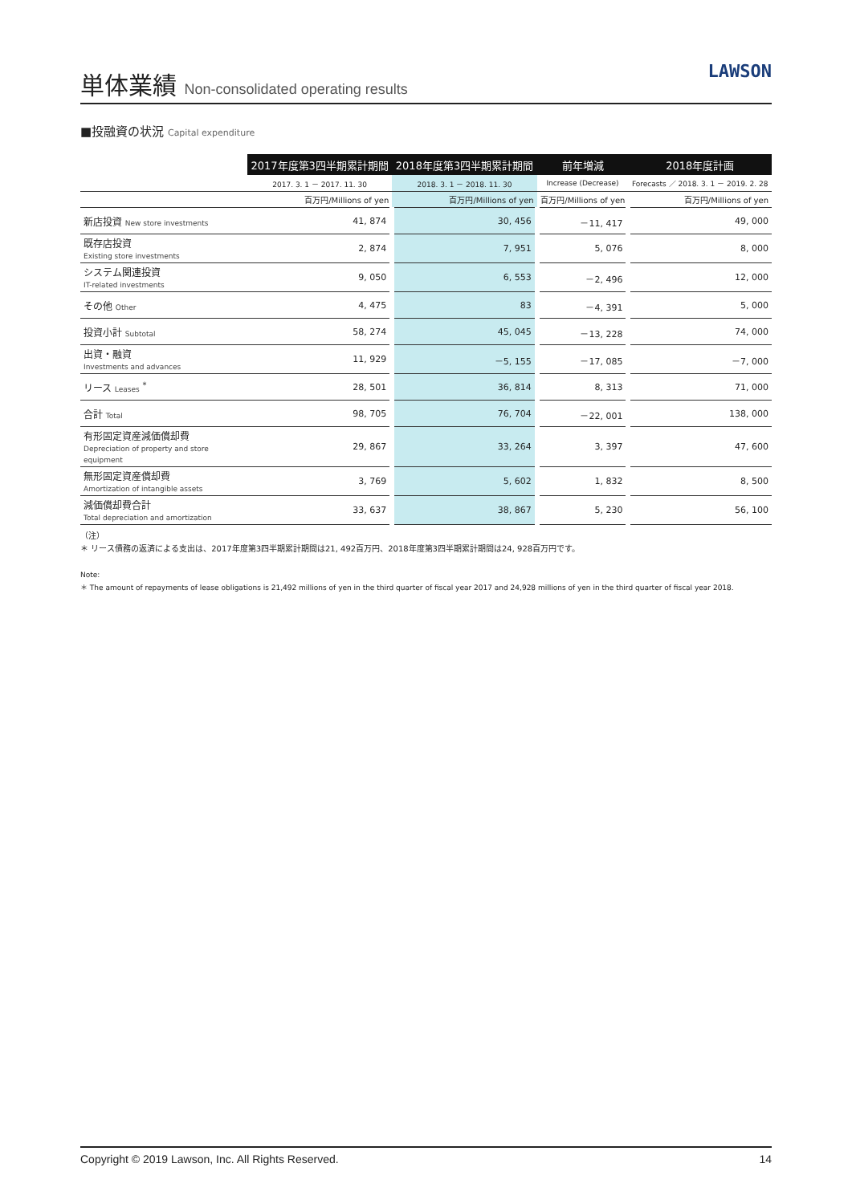単体業績 Non-consolidated operating results
LAWSON
■投融資の状況 Capital expenditure
| | 2017年度第3四半期累計期間 | 2018年度第3四半期累計期間 | 前年増減 | 2018年度計画 |
| --- | --- | --- | --- | --- |
| | 2017. 3. 1 － 2017. 11. 30 | 2018. 3. 1 － 2018. 11. 30 | Increase (Decrease) | Forecasts ／ 2018. 3. 1 － 2019. 2. 28 |
| | 百万円/Millions of yen | 百万円/Millions of yen | 百万円/Millions of yen | 百万円/Millions of yen |
| 新店投資 New store investments | 41, 874 | 30, 456 | －11, 417 | 49, 000 |
| 既存店投資 Existing store investments | 2, 874 | 7, 951 | 5, 076 | 8, 000 |
| システム関連投資 IT-related investments | 9, 050 | 6, 553 | －2, 496 | 12, 000 |
| その他 Other | 4, 475 | 83 | －4, 391 | 5, 000 |
| 投資小計 Subtotal | 58, 274 | 45, 045 | －13, 228 | 74, 000 |
| 出資・融資 Investments and advances | 11, 929 | －5, 155 | －17, 085 | －7, 000 |
| リース Leases <sup>*</sup> | 28, 501 | 36, 814 | 8, 313 | 71, 000 |
| 合計 Total | 98, 705 | 76, 704 | －22, 001 | 138, 000 |
| 有形固定資産減価償却費 Depreciation of property and store equipment | 29, 867 | 33, 264 | 3, 397 | 47, 600 |
| 無形固定資産償却費 Amortization of intangible assets | 3, 769 | 5, 602 | 1, 832 | 8, 500 |
| 減価償却費合計 Total depreciation and amortization | 33, 637 | 38, 867 | 5, 230 | 56, 100 |
（注）
＊ リース債務の返済による支出は、2017年度第3四半期累計期間は21, 492百万円、2018年度第3四半期累計期間は24, 928百万円です。
Note:
＊ The amount of repayments of lease obligations is 21,492 millions of yen in the third quarter of fiscal year 2017 and 24,928 millions of yen in the third quarter of fiscal year 2018.
Copyright © 2019 Lawson, Inc. All Rights Reserved. 14